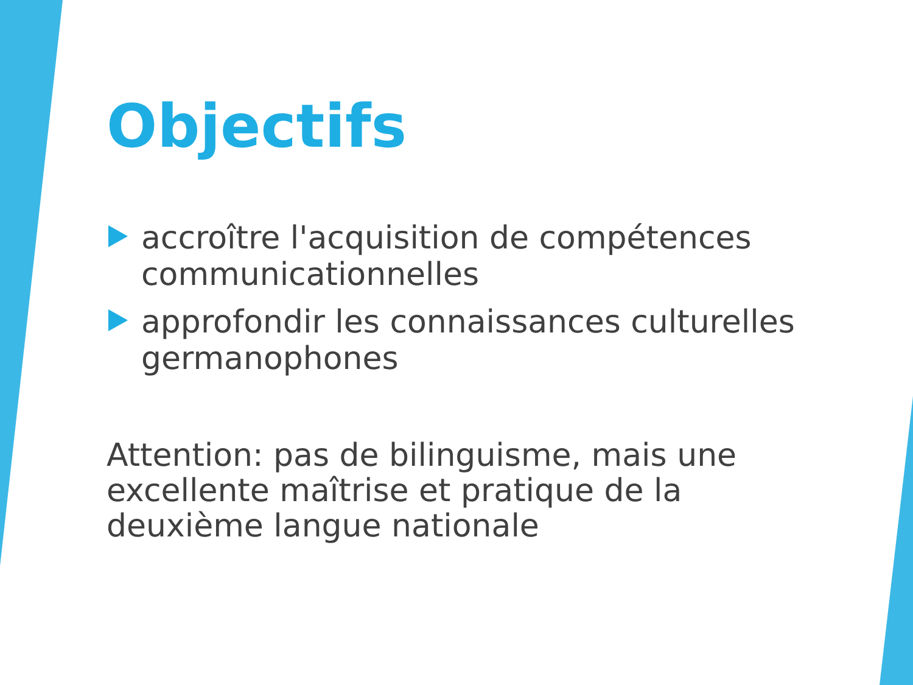Objectifs
accroître l'acquisition de compétences communicationnelles
approfondir les connaissances culturelles germanophones
Attention: pas de bilinguisme, mais une excellente maîtrise et pratique de la deuxième langue nationale